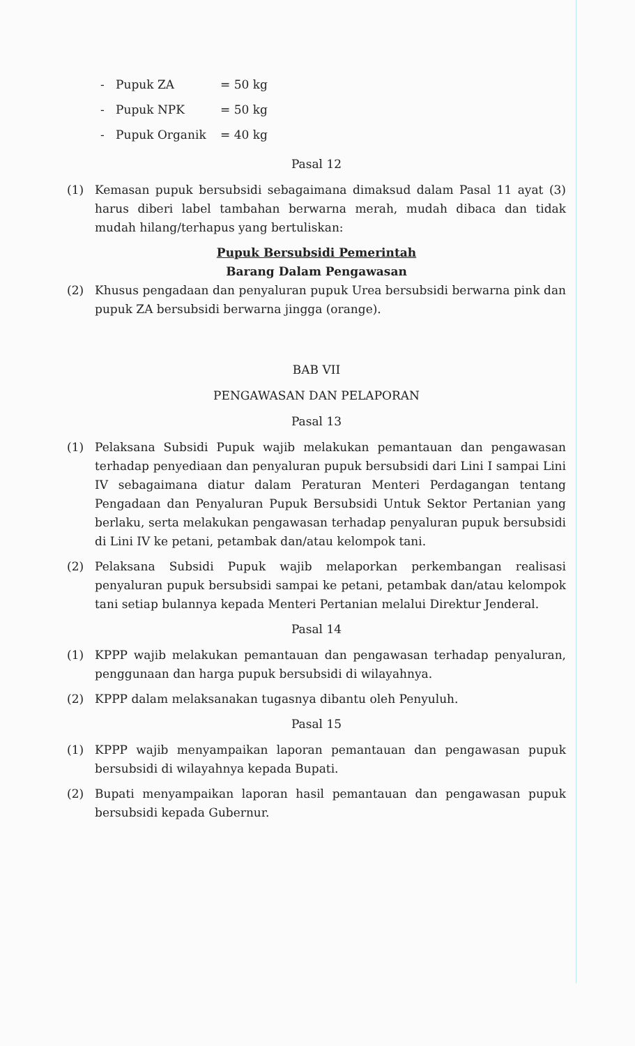- Pupuk ZA = 50 kg
- Pupuk NPK = 50 kg
- Pupuk Organik = 40 kg
Pasal 12
(1) Kemasan pupuk bersubsidi sebagaimana dimaksud dalam Pasal 11 ayat (3) harus diberi label tambahan berwarna merah, mudah dibaca dan tidak mudah hilang/terhapus yang bertuliskan:
Pupuk Bersubsidi Pemerintah
Barang Dalam Pengawasan
(2) Khusus pengadaan dan penyaluran pupuk Urea bersubsidi berwarna pink dan pupuk ZA bersubsidi berwarna jingga (orange).
BAB VII
PENGAWASAN DAN PELAPORAN
Pasal 13
(1) Pelaksana Subsidi Pupuk wajib melakukan pemantauan dan pengawasan terhadap penyediaan dan penyaluran pupuk bersubsidi dari Lini I sampai Lini IV sebagaimana diatur dalam Peraturan Menteri Perdagangan tentang Pengadaan dan Penyaluran Pupuk Bersubsidi Untuk Sektor Pertanian yang berlaku, serta melakukan pengawasan terhadap penyaluran pupuk bersubsidi di Lini IV ke petani, petambak dan/atau kelompok tani.
(2) Pelaksana Subsidi Pupuk wajib melaporkan perkembangan realisasi penyaluran pupuk bersubsidi sampai ke petani, petambak dan/atau kelompok tani setiap bulannya kepada Menteri Pertanian melalui Direktur Jenderal.
Pasal 14
(1) KPPP wajib melakukan pemantauan dan pengawasan terhadap penyaluran, penggunaan dan harga pupuk bersubsidi di wilayahnya.
(2) KPPP dalam melaksanakan tugasnya dibantu oleh Penyuluh.
Pasal 15
(1) KPPP wajib menyampaikan laporan pemantauan dan pengawasan pupuk bersubsidi di wilayahnya kepada Bupati.
(2) Bupati menyampaikan laporan hasil pemantauan dan pengawasan pupuk bersubsidi kepada Gubernur.